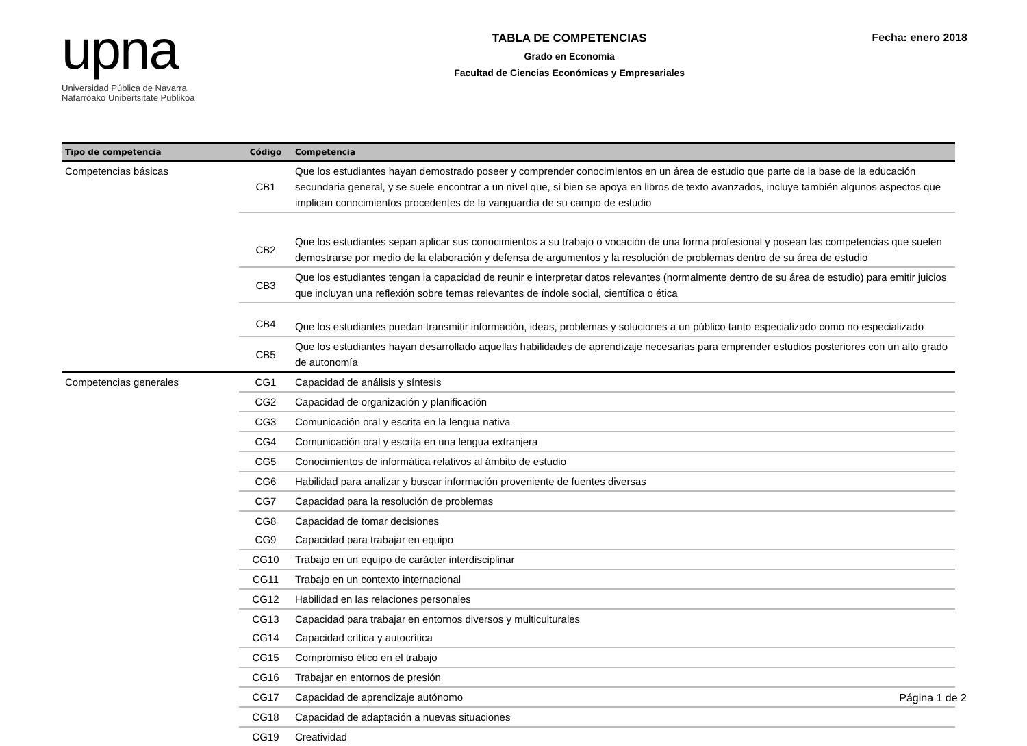upna
Universidad Pública de Navarra
Nafarroako Unibertsitate Publikoa
TABLA DE COMPETENCIAS
Grado en Economía
Facultad de Ciencias Económicas y Empresariales
Fecha: enero 2018
| Tipo de competencia | Código | Competencia |
| --- | --- | --- |
| Competencias básicas | CB1 | Que los estudiantes hayan demostrado poseer y comprender conocimientos en un área de estudio que parte de la base de la educación secundaria general, y se suele encontrar a un nivel que, si bien se apoya en libros de texto avanzados, incluye también algunos aspectos que implican conocimientos procedentes de la vanguardia de su campo de estudio |
| | CB2 | Que los estudiantes sepan aplicar sus conocimientos a su trabajo o vocación de una forma profesional y posean las competencias que suelen demostrarse por medio de la elaboración y defensa de argumentos y la resolución de problemas dentro de su área de estudio |
| | CB3 | Que los estudiantes tengan la capacidad de reunir e interpretar datos relevantes (normalmente dentro de su área de estudio) para emitir juicios que incluyan una reflexión sobre temas relevantes de índole social, científica o ética |
| | CB4 | Que los estudiantes puedan transmitir información, ideas, problemas y soluciones a un público tanto especializado como no especializado |
| | CB5 | Que los estudiantes hayan desarrollado aquellas habilidades de aprendizaje necesarias para emprender estudios posteriores con un alto grado de autonomía |
| Competencias generales | CG1 | Capacidad de análisis y síntesis |
| | CG2 | Capacidad de organización y planificación |
| | CG3 | Comunicación oral y escrita en la lengua nativa |
| | CG4 | Comunicación oral y escrita en una lengua extranjera |
| | CG5 | Conocimientos de informática relativos al ámbito de estudio |
| | CG6 | Habilidad para analizar y buscar información proveniente de fuentes diversas |
| | CG7 | Capacidad para la resolución de problemas |
| | CG8 | Capacidad de tomar decisiones |
| | CG9 | Capacidad para trabajar en equipo |
| | CG10 | Trabajo en un equipo de carácter interdisciplinar |
| | CG11 | Trabajo en un contexto internacional |
| | CG12 | Habilidad en las relaciones personales |
| | CG13 | Capacidad para trabajar en entornos diversos y multiculturales |
| | CG14 | Capacidad crítica y autocrítica |
| | CG15 | Compromiso ético en el trabajo |
| | CG16 | Trabajar en entornos de presión |
| | CG17 | Capacidad de aprendizaje autónomo |
| | CG18 | Capacidad de adaptación a nuevas situaciones |
| | CG19 | Creatividad |
Página 1 de 2